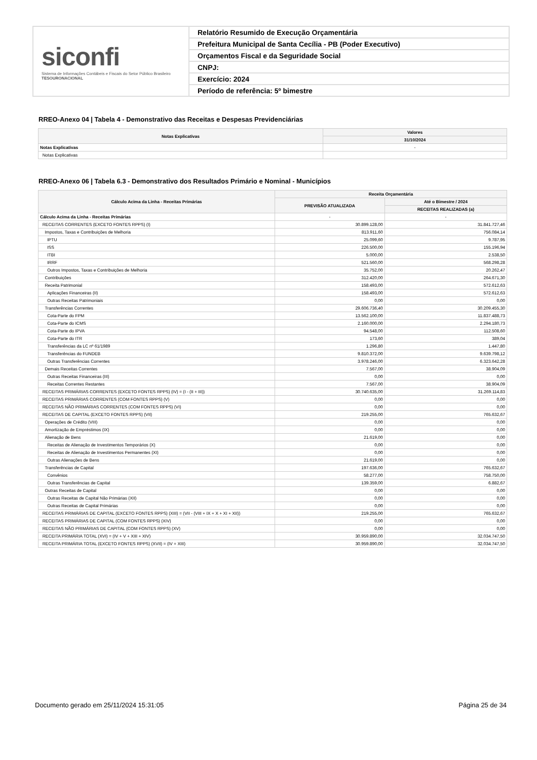siconfi
Sistema de Informações Contábeis e Fiscais do Setor Público Brasileiro
TESOURONACIONAL
Relatório Resumido de Execução Orçamentária
Prefeitura Municipal de Santa Cecília - PB (Poder Executivo)
Orçamentos Fiscal e da Seguridade Social
CNPJ:
Exercício: 2024
Período de referência: 5º bimestre
RREO-Anexo 04 | Tabela 4 - Demonstrativo das Receitas e Despesas Previdenciárias
| Notas Explicativas | Valores |
| --- | --- |
| | 31/10/2024 |
| Notas Explicativas | - |
| Notas Explicativas | |
RREO-Anexo 06 | Tabela 6.3 - Demonstrativo dos Resultados Primário e Nominal - Municípios
| Cálculo Acima da Linha - Receitas Primárias | Receita Orçamentária | |
| --- | --- | --- |
| | PREVISÃO ATUALIZADA | Até o Bimestre / 2024 |
| | | RECEITAS REALIZADAS (a) |
| Cálculo Acima da Linha - Receitas Primárias | - | - |
| RECEITAS CORRENTES (EXCETO FONTES RPPS) (I) | 30.899.128,00 | 31.841.727,46 |
| Impostos, Taxas e Contribuições de Melhoria | 813.911,60 | 756.084,14 |
| IPTU | 25.099,60 | 9.787,95 |
| ISS | 226.500,00 | 155.196,94 |
| ITBI | 5.000,00 | 2.538,50 |
| IRRF | 521.560,00 | 568.298,28 |
| Outros Impostos, Taxas e Contribuições de Melhoria | 35.752,00 | 20.262,47 |
| Contribuições | 312.420,00 | 264.671,30 |
| Receita Patrimonial | 158.493,00 | 572.612,63 |
| Aplicações Financeiras (II) | 158.493,00 | 572.612,63 |
| Outras Receitas Patrimoniais | 0,00 | 0,00 |
| Transferências Correntes | 29.606.736,40 | 30.209.455,30 |
| Cota-Parte do FPM | 13.562.100,00 | 11.837.488,73 |
| Cota-Parte do ICMS | 2.160.000,00 | 2.294.180,73 |
| Cota-Parte do IPVA | 94.548,00 | 112.508,60 |
| Cota-Parte do ITR | 173,60 | 389,04 |
| Transferências da LC nº 61/1989 | 1.296,80 | 1.447,80 |
| Transferências do FUNDEB | 9.810.372,00 | 9.639.798,12 |
| Outras Transferências Correntes | 3.978.246,00 | 6.323.642,28 |
| Demais Receitas Correntes | 7.567,00 | 38.904,09 |
| Outras Receitas Financeiras (III) | 0,00 | 0,00 |
| Receitas Correntes Restantes | 7.567,00 | 38.904,09 |
| RECEITAS PRIMÁRIAS CORRENTES (EXCETO FONTES RPPS) (IV) = (I - (II + III)) | 30.740.635,00 | 31.269.114,83 |
| RECEITAS PRIMÁRIAS CORRENTES (COM FONTES RPPS) (V) | 0,00 | 0,00 |
| RECEITAS NÃO PRIMÁRIAS CORRENTES (COM FONTES RPPS) (VI) | 0,00 | 0,00 |
| RECEITAS DE CAPITAL (EXCETO FONTES RPPS) (VII) | 219.255,00 | 765.632,67 |
| Operações de Crédito (VIII) | 0,00 | 0,00 |
| Amortização de Empréstimos (IX) | 0,00 | 0,00 |
| Alienação de Bens | 21.619,00 | 0,00 |
| Receitas de Alienação de Investimentos Temporários (X) | 0,00 | 0,00 |
| Receitas de Alienação de Investimentos Permanentes (XI) | 0,00 | 0,00 |
| Outras Alienações de Bens | 21.619,00 | 0,00 |
| Transferências de Capital | 197.636,00 | 765.632,67 |
| Convênios | 58.277,00 | 758.750,00 |
| Outras Transferências de Capital | 139.359,00 | 6.882,67 |
| Outras Receitas de Capital | 0,00 | 0,00 |
| Outras Receitas de Capital Não Primárias (XII) | 0,00 | 0,00 |
| Outras Receitas de Capital Primárias | 0,00 | 0,00 |
| RECEITAS PRIMÁRIAS DE CAPITAL (EXCETO FONTES RPPS) (XIII) = (VII - (VIII + IX + X + XI + XII)) | 219.255,00 | 765.632,67 |
| RECEITAS PRIMÁRIAS DE CAPITAL (COM FONTES RPPS) (XIV) | 0,00 | 0,00 |
| RECEITAS NÃO PRIMÁRIAS DE CAPITAL (COM FONTES RPPS) (XV) | 0,00 | 0,00 |
| RECEITA PRIMÁRIA TOTAL (XVI) = (IV + V + XIII + XIV) | 30.959.890,00 | 32.034.747,50 |
| RECEITA PRIMÁRIA TOTAL (EXCETO FONTES RPPS) (XVII) = (IV + XIII) | 30.959.890,00 | 32.034.747,50 |
Documento gerado em 25/11/2024 15:31:05
Página 25 de 34